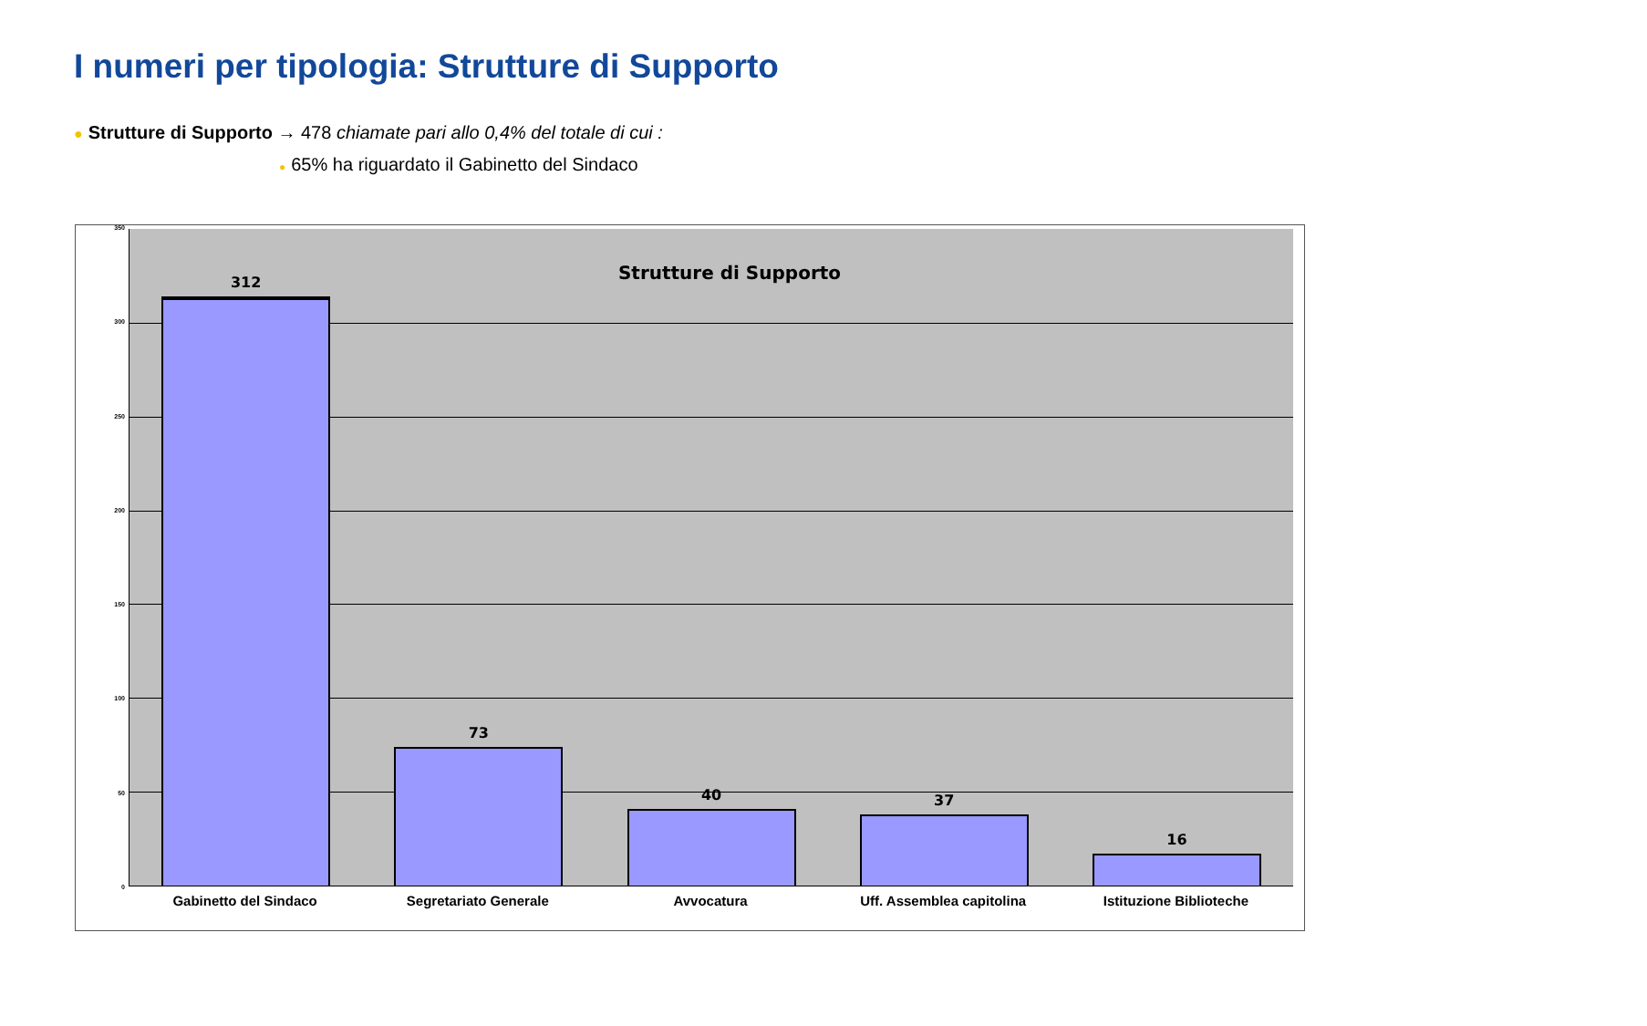I numeri per tipologia: Strutture di Supporto
● Strutture di Supporto → 478 chiamate pari allo 0,4% del totale di cui :
● 65% ha riguardato il Gabinetto del Sindaco
350
300
250
200
150
100
50
0
Strutture di Supporto
312
73
40
37
16
Gabinetto del Sindaco Segretariato Generale Avvocatura Uff. Assemblea capitolina Istituzione Biblioteche